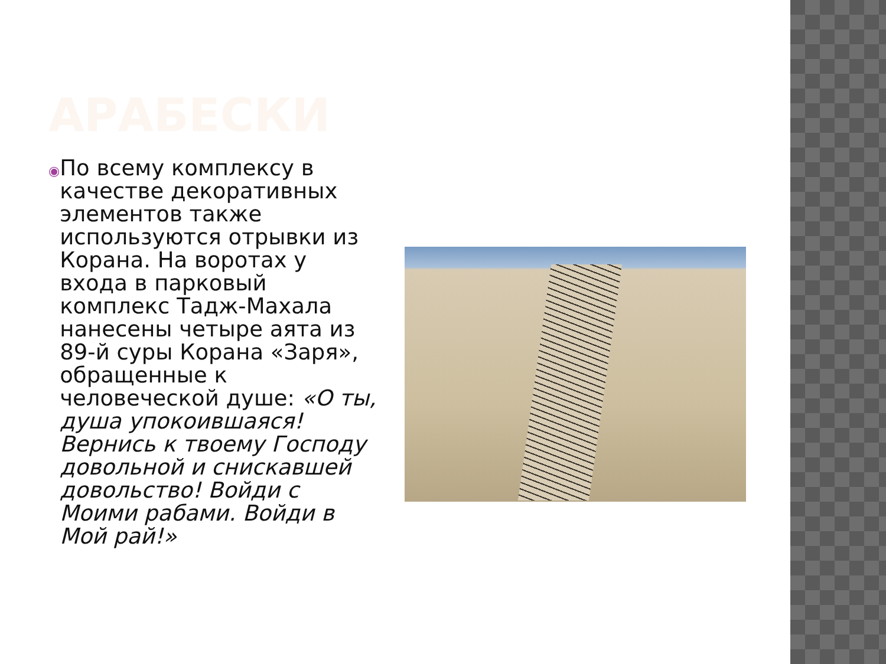АРАБЕСКИ
◉
По всему комплексу в качестве декоративных элементов также используются отрывки из Корана. На воротах у входа в парковый комплекс Тадж-Махала нанесены четыре аята из 89-й суры Корана «Заря», обращенные к человеческой душе: «О ты, душа упокоившаяся! Вернись к твоему Господу довольной и снискавшей довольство! Войди с Моими рабами. Войди в Мой рай!»